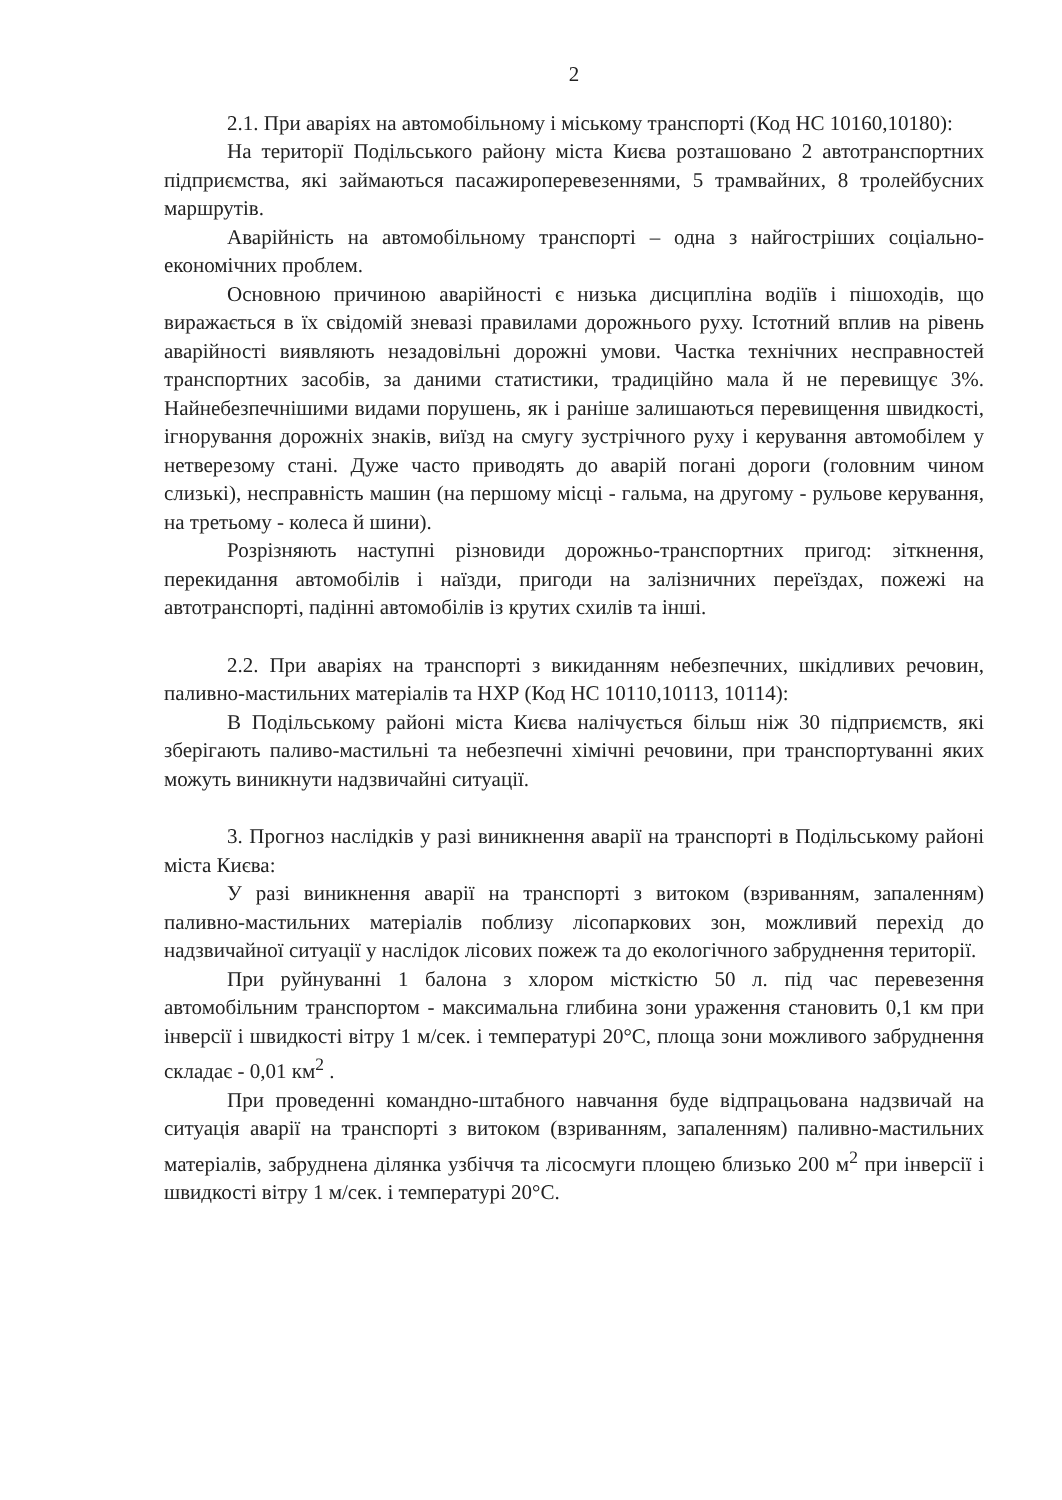2
2.1. При аваріях на автомобільному і міському транспорті (Код НС 10160,10180):
На території Подільського району міста Києва розташовано 2 автотранспортних підприємства, які займаються пасажироперевезеннями, 5 трамвайних, 8 тролейбусних маршрутів.
Аварійність на автомобільному транспорті – одна з найгостріших соціально-економічних проблем.
Основною причиною аварійності є низька дисципліна водіїв і пішоходів, що виражається в їх свідомій зневазі правилами дорожнього руху. Істотний вплив на рівень аварійності виявляють незадовільні дорожні умови. Частка технічних несправностей транспортних засобів, за даними статистики, традиційно мала й не перевищує 3%. Найнебезпечнішими видами порушень, як і раніше залишаються перевищення швидкості, ігнорування дорожніх знаків, виїзд на смугу зустрічного руху і керування автомобілем у нетверезому стані. Дуже часто приводять до аварій погані дороги (головним чином слизькі), несправність машин (на першому місці - гальма, на другому - рульове керування, на третьому - колеса й шини).
Розрізняють наступні різновиди дорожньо-транспортних пригод: зіткнення, перекидання автомобілів і наїзди, пригоди на залізничних переїздах, пожежі на автотранспорті, падінні автомобілів із крутих схилів та інші.
2.2. При аваріях на транспорті з викиданням небезпечних, шкідливих речовин, паливно-мастильних матеріалів та НХР (Код НС 10110,10113, 10114):
В Подільському районі міста Києва налічується більш ніж 30 підприємств, які зберігають паливо-мастильні та небезпечні хімічні речовини, при транспортуванні яких можуть виникнути надзвичайні ситуації.
3. Прогноз наслідків у разі виникнення аварії на транспорті в Подільському районі міста Києва:
У разі виникнення аварії на транспорті з витоком (взриванням, запаленням) паливно-мастильних матеріалів поблизу лісопаркових зон, можливий перехід до надзвичайної ситуації у наслідок лісових пожеж та до екологічного забруднення території.
При руйнуванні 1 балона з хлором місткістю 50 л. під час перевезення автомобільним транспортом - максимальна глибина зони ураження становить 0,1 км при інверсії і швидкості вітру 1 м/сек. і температурі 20°С, площа зони можливого забруднення складає - 0,01 км<sup>2</sup> .
При проведенні командно-штабного навчання буде відпрацьована надзвичай на ситуація аварії на транспорті з витоком (взриванням, запаленням) паливно-мастильних матеріалів, забруднена ділянка узбіччя та лісосмуги площею близько 200 м<sup>2</sup> при інверсії і швидкості вітру 1 м/сек. і температурі 20°С.